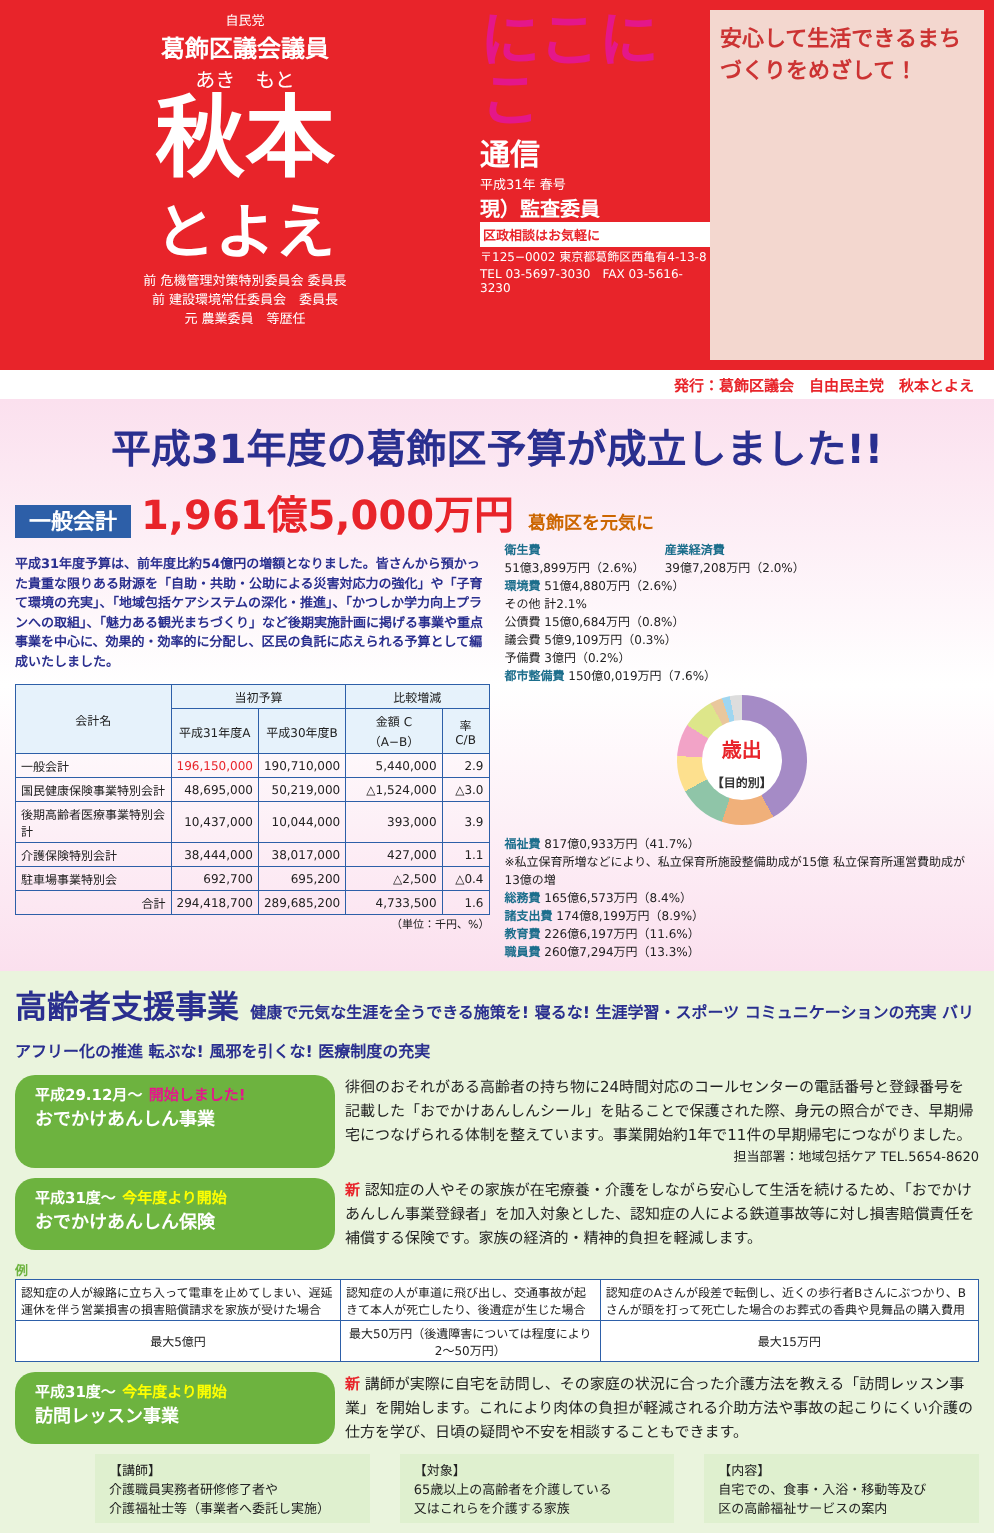自民党
葛飾区議会議員
あき　もと
秋本
とよえ
前 危機管理対策特別委員会 委員長
前 建設環境常任委員会　委員長
元 農業委員　等歴任
にこにこ
通信
平成31年 春号
現）監査委員
区政相談はお気軽に
〒125−0002 東京都葛飾区西亀有4-13-8
TEL 03-5697-3030　FAX 03-5616-3230
安心して生活できるまちづくりをめざして！
発行：葛飾区議会　自由民主党　秋本とよえ
平成31年度の葛飾区予算が成立しました!!
一般会計 1,961億5,000万円 葛飾区を元気に
平成31年度予算は、前年度比約54億円の増額となりました。皆さんから預かった貴重な限りある財源を「自助・共助・公助による災害対応力の強化」や「子育て環境の充実」、「地域包括ケアシステムの深化・推進」、「かつしか学力向上プランへの取組」、「魅力ある観光まちづくり」など後期実施計画に掲げる事業や重点事業を中心に、効果的・効率的に分配し、区民の負託に応えられる予算として編成いたしました。
| 会計名 | 当初予算 | | 比較増減 | |
| --- | --- | --- | --- | --- |
| | 平成31年度A | 平成30年度B | 金額 C（A−B） | 率 C/B |
| 一般会計 | 196,150,000 | 190,710,000 | 5,440,000 | 2.9 |
| 国民健康保険事業特別会計 | 48,695,000 | 50,219,000 | △1,524,000 | △3.0 |
| 後期高齢者医療事業特別会計 | 10,437,000 | 10,044,000 | 393,000 | 3.9 |
| 介護保険特別会計 | 38,444,000 | 38,017,000 | 427,000 | 1.1 |
| 駐車場事業特別会 | 692,700 | 695,200 | △2,500 | △0.4 |
| 合計 | 294,418,700 | 289,685,200 | 4,733,500 | 1.6 |
（単位：千円、%）
衛生費
51億3,899万円（2.6%）
産業経済費
39億7,208万円（2.0%）
環境費 51億4,880万円（2.6%）
その他 計2.1%
公債費 15億0,684万円（0.8%）
議会費 5億9,109万円（0.3%）
予備費 3億円（0.2%）
都市整備費 150億0,019万円（7.6%）
歳出
【目的別】
福祉費 817億0,933万円（41.7%）
※私立保育所増などにより、私立保育所施設整備助成が15億 私立保育所運営費助成が13億の増
総務費 165億6,573万円（8.4%）
諸支出費 174億8,199万円（8.9%）
教育費 226億6,197万円（11.6%）
職員費 260億7,294万円（13.3%）
高齢者支援事業 健康で元気な生涯を全うできる施策を! 寝るな! 生涯学習・スポーツ コミュニケーションの充実 バリアフリー化の推進 転ぶな! 風邪を引くな! 医療制度の充実
平成29.12月〜 開始しました!
おでかけあんしん事業
徘徊のおそれがある高齢者の持ち物に24時間対応のコールセンターの電話番号と登録番号を記載した「おでかけあんしんシール」を貼ることで保護された際、身元の照合ができ、早期帰宅につなげられる体制を整えています。事業開始約1年で11件の早期帰宅につながりました。
担当部署：地域包括ケア TEL.5654-8620
平成31度〜 今年度より開始
おでかけあんしん保険
新 認知症の人やその家族が在宅療養・介護をしながら安心して生活を続けるため、「おでかけあんしん事業登録者」を加入対象とした、認知症の人による鉄道事故等に対し損害賠償責任を補償する保険です。家族の経済的・精神的負担を軽減します。
例
| 認知症の人が線路に立ち入って電車を止めてしまい、遅延運休を伴う営業損害の損害賠償請求を家族が受けた場合 | 認知症の人が車道に飛び出し、交通事故が起きて本人が死亡したり、後遺症が生じた場合 | 認知症のAさんが段差で転倒し、近くの歩行者Bさんにぶつかり、Bさんが頭を打って死亡した場合のお葬式の香典や見舞品の購入費用 |
| 最大5億円 | 最大50万円（後遺障害については程度により2〜50万円） | 最大15万円 |
平成31度〜 今年度より開始
訪問レッスン事業
新 講師が実際に自宅を訪問し、その家庭の状況に合った介護方法を教える「訪問レッスン事業」を開始します。これにより肉体の負担が軽減される介助方法や事故の起こりにくい介護の仕方を学び、日頃の疑問や不安を相談することもできます。
【講師】
介護職員実務者研修修了者や
介護福祉士等（事業者へ委託し実施）
【対象】
65歳以上の高齢者を介護している
又はこれらを介護する家族
【内容】
自宅での、食事・入浴・移動等及び
区の高齢福祉サービスの案内